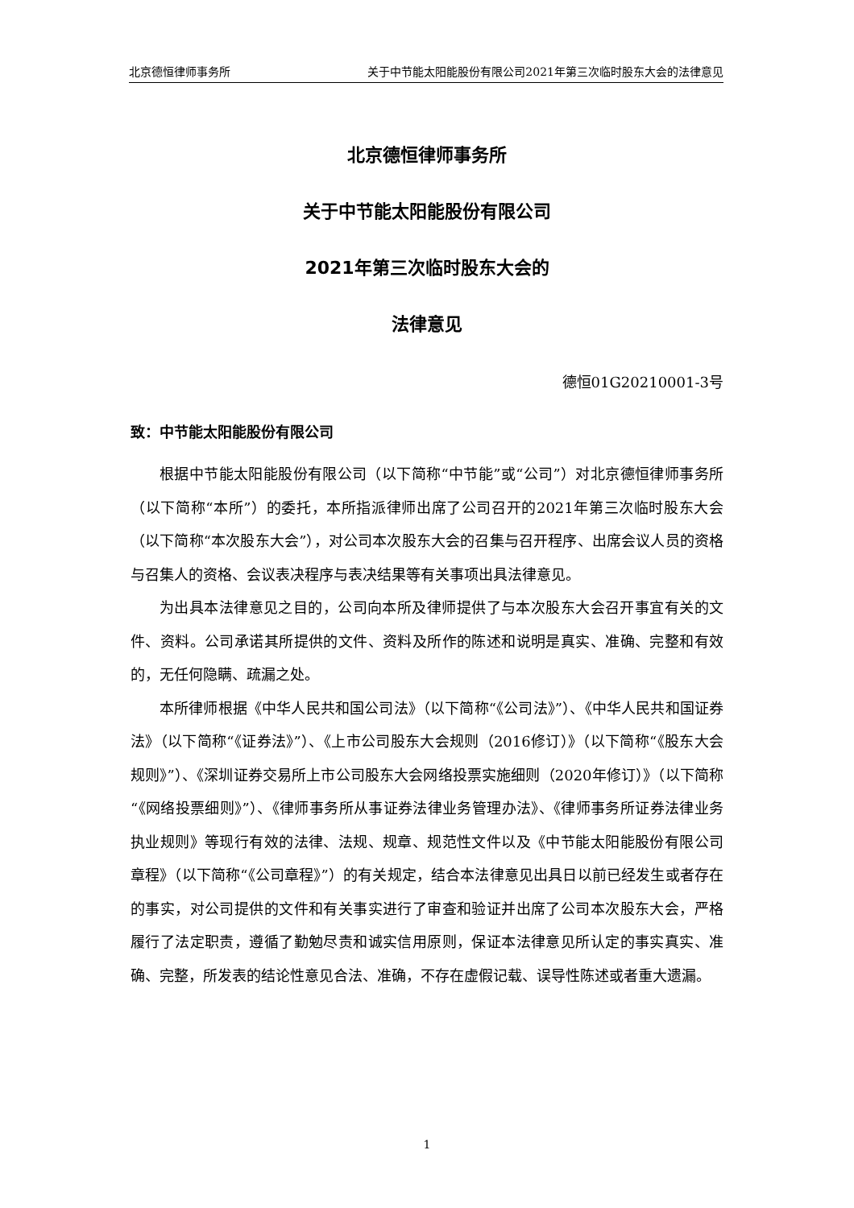北京德恒律师事务所 关于中节能太阳能股份有限公司2021年第三次临时股东大会的法律意见
北京德恒律师事务所
关于中节能太阳能股份有限公司
2021年第三次临时股东大会的
法律意见
德恒01G20210001-3号
致：中节能太阳能股份有限公司
根据中节能太阳能股份有限公司（以下简称“中节能”或“公司”）对北京德恒律师事务所（以下简称“本所”）的委托，本所指派律师出席了公司召开的2021年第三次临时股东大会（以下简称“本次股东大会”），对公司本次股东大会的召集与召开程序、出席会议人员的资格与召集人的资格、会议表决程序与表决结果等有关事项出具法律意见。
为出具本法律意见之目的，公司向本所及律师提供了与本次股东大会召开事宜有关的文件、资料。公司承诺其所提供的文件、资料及所作的陈述和说明是真实、准确、完整和有效的，无任何隐瞒、疏漏之处。
本所律师根据《中华人民共和国公司法》（以下简称“《公司法》”）、《中华人民共和国证券法》（以下简称“《证券法》”）、《上市公司股东大会规则（2016修订）》（以下简称“《股东大会规则》”）、《深圳证券交易所上市公司股东大会网络投票实施细则（2020年修订）》（以下简称“《网络投票细则》”）、《律师事务所从事证券法律业务管理办法》、《律师事务所证券法律业务执业规则》等现行有效的法律、法规、规章、规范性文件以及《中节能太阳能股份有限公司章程》（以下简称“《公司章程》”）的有关规定，结合本法律意见出具日以前已经发生或者存在的事实，对公司提供的文件和有关事实进行了审查和验证并出席了公司本次股东大会，严格履行了法定职责，遵循了勤勉尽责和诚实信用原则，保证本法律意见所认定的事实真实、准确、完整，所发表的结论性意见合法、准确，不存在虚假记载、误导性陈述或者重大遗漏。
1